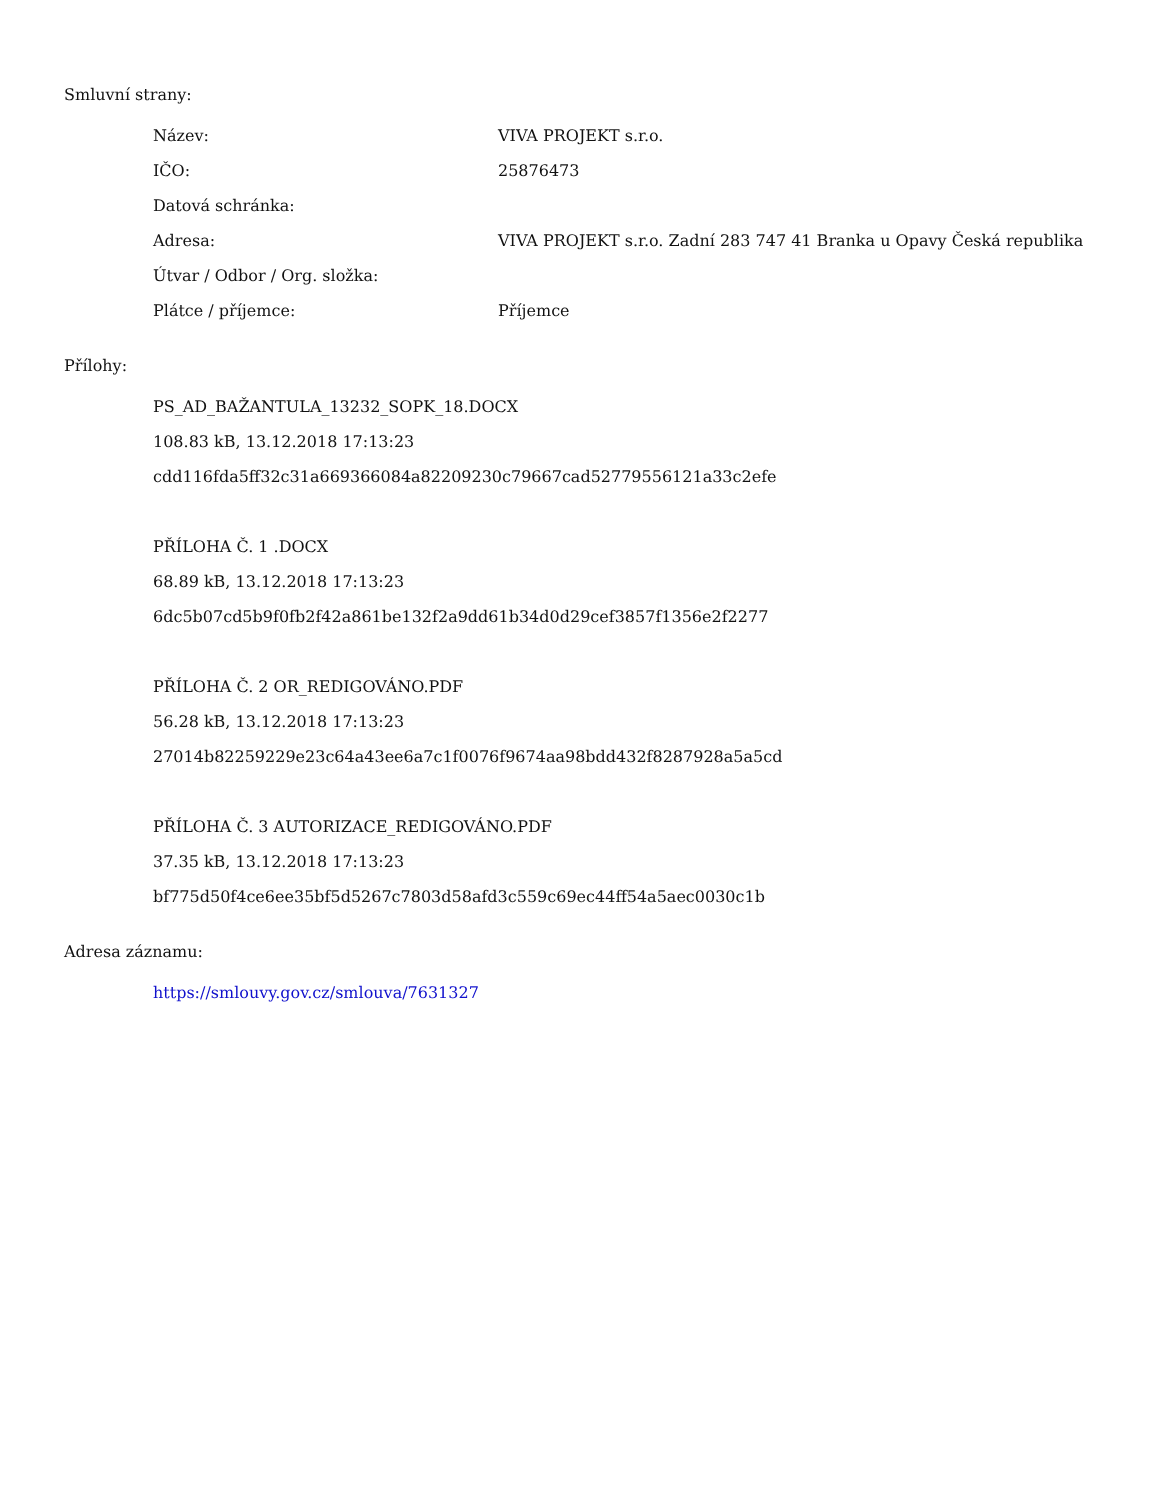Smluvní strany:
| Název: | VIVA PROJEKT s.r.o. |
| IČO: | 25876473 |
| Datová schránka: | |
| Adresa: | VIVA PROJEKT s.r.o. Zadní 283 747 41 Branka u Opavy Česká republika |
| Útvar / Odbor / Org. složka: | |
| Plátce / příjemce: | Příjemce |
Přílohy:
PS_AD_BAŽANTULA_13232_SOPK_18.DOCX
108.83 kB, 13.12.2018 17:13:23
cdd116fda5ff32c31a669366084a82209230c79667cad52779556121a33c2efe
PŘÍLOHA Č. 1 .DOCX
68.89 kB, 13.12.2018 17:13:23
6dc5b07cd5b9f0fb2f42a861be132f2a9dd61b34d0d29cef3857f1356e2f2277
PŘÍLOHA Č. 2 OR_REDIGOVÁNO.PDF
56.28 kB, 13.12.2018 17:13:23
27014b82259229e23c64a43ee6a7c1f0076f9674aa98bdd432f8287928a5a5cd
PŘÍLOHA Č. 3 AUTORIZACE_REDIGOVÁNO.PDF
37.35 kB, 13.12.2018 17:13:23
bf775d50f4ce6ee35bf5d5267c7803d58afd3c559c69ec44ff54a5aec0030c1b
Adresa záznamu:
https://smlouvy.gov.cz/smlouva/7631327